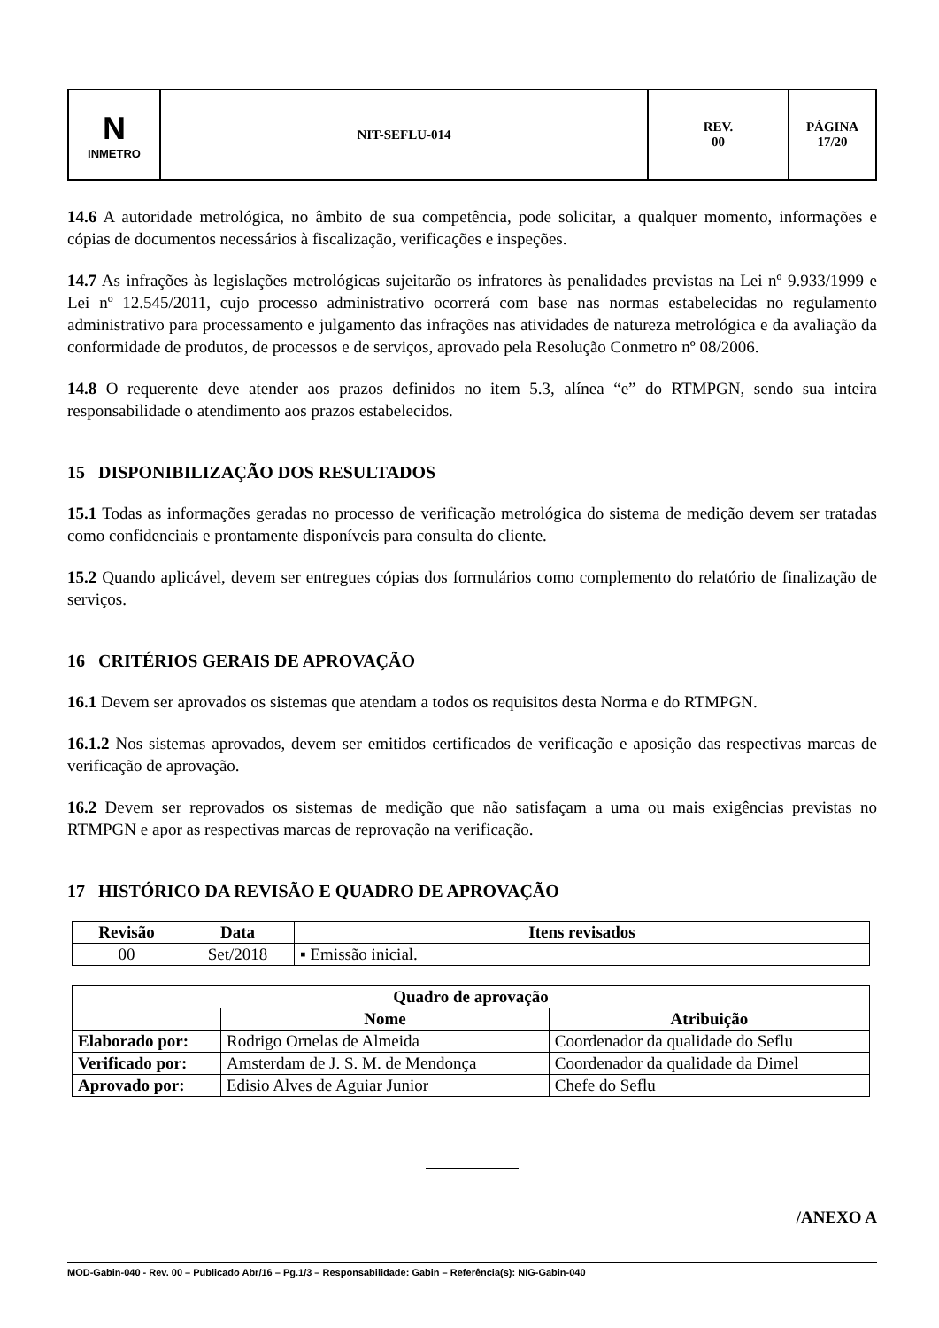| N INMETRO | NIT-SEFLU-014 | REV. 00 | PÁGINA 17/20 |
14.6 A autoridade metrológica, no âmbito de sua competência, pode solicitar, a qualquer momento, informações e cópias de documentos necessários à fiscalização, verificações e inspeções.
14.7 As infrações às legislações metrológicas sujeitarão os infratores às penalidades previstas na Lei nº 9.933/1999 e Lei nº 12.545/2011, cujo processo administrativo ocorrerá com base nas normas estabelecidas no regulamento administrativo para processamento e julgamento das infrações nas atividades de natureza metrológica e da avaliação da conformidade de produtos, de processos e de serviços, aprovado pela Resolução Conmetro nº 08/2006.
14.8 O requerente deve atender aos prazos definidos no item 5.3, alínea “e” do RTMPGN, sendo sua inteira responsabilidade o atendimento aos prazos estabelecidos.
15 DISPONIBILIZAÇÃO DOS RESULTADOS
15.1 Todas as informações geradas no processo de verificação metrológica do sistema de medição devem ser tratadas como confidenciais e prontamente disponíveis para consulta do cliente.
15.2 Quando aplicável, devem ser entregues cópias dos formulários como complemento do relatório de finalização de serviços.
16 CRITÉRIOS GERAIS DE APROVAÇÃO
16.1 Devem ser aprovados os sistemas que atendam a todos os requisitos desta Norma e do RTMPGN.
16.1.2 Nos sistemas aprovados, devem ser emitidos certificados de verificação e aposição das respectivas marcas de verificação de aprovação.
16.2 Devem ser reprovados os sistemas de medição que não satisfaçam a uma ou mais exigências previstas no RTMPGN e apor as respectivas marcas de reprovação na verificação.
17 HISTÓRICO DA REVISÃO E QUADRO DE APROVAÇÃO
| Revisão | Data | Itens revisados |
| --- | --- | --- |
| 00 | Set/2018 | ▪ Emissão inicial. |
| Quadro de aprovação | | |
| --- | --- | --- |
| | Nome | Atribuição |
| Elaborado por: | Rodrigo Ornelas de Almeida | Coordenador da qualidade do Seflu |
| Verificado por: | Amsterdam de J. S. M. de Mendonça | Coordenador da qualidade da Dimel |
| Aprovado por: | Edisio Alves de Aguiar Junior | Chefe do Seflu |
/ANEXO A
MOD-Gabin-040 - Rev. 00 – Publicado Abr/16 – Pg.1/3 – Responsabilidade: Gabin – Referência(s): NIG-Gabin-040